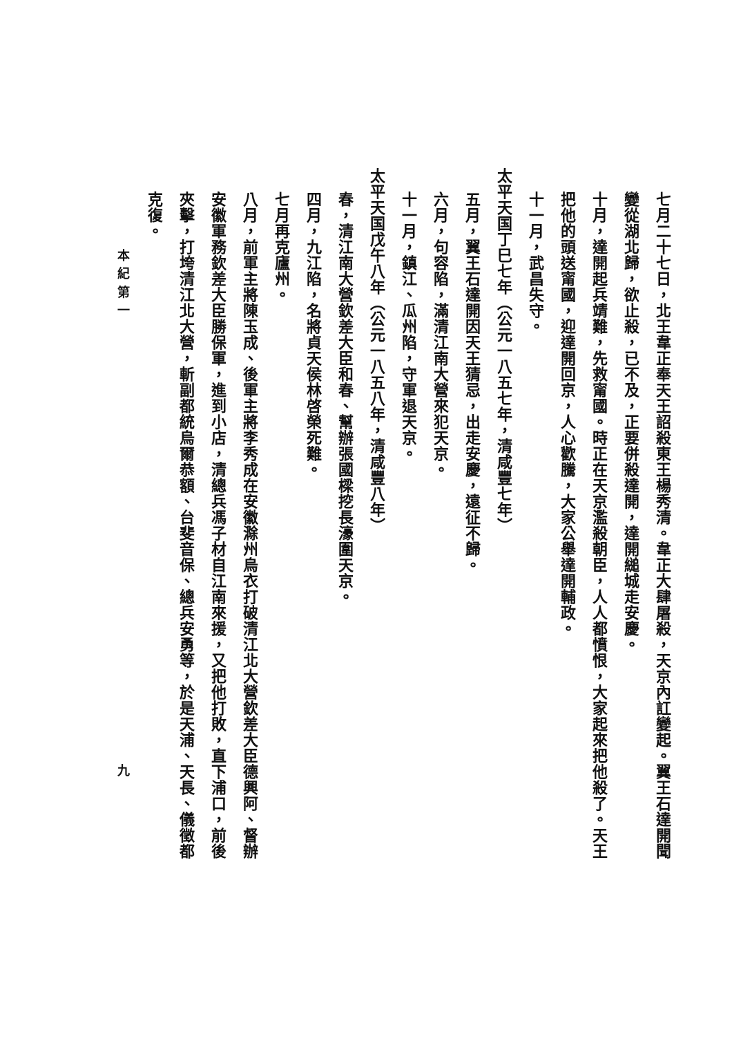七月二十七日，北王韋正奉天王詔殺東王楊秀清。韋正大肆屠殺，天京內訌變起。翼王石達開聞
變從湖北歸，欲止殺，已不及，正要併殺達開，達開縋城走安慶。
十月，達開起兵靖難，先救甯國。時正在天京濫殺朝臣，人人都憤恨，大家起來把他殺了。天王
把他的頭送甯國，迎達開回京，人心歡騰，大家公舉達開輔政。
十一月，武昌失守。
太平天国丁巳七年（公元一八五七年，清咸豐七年）
五月，翼王石達開因天王猜忌，出走安慶，遠征不歸。
六月，句容陷，滿清江南大營來犯天京。
十一月，鎮江、瓜州陷，守軍退天京。
太平天国戊午八年（公元一八五八年，清咸豐八年）
春，清江南大營欽差大臣和春、幫辦張國樑挖長濠圍天京。
四月，九江陷，名將貞天侯林啓榮死難。
七月再克廬州。
八月，前軍主將陳玉成、後軍主將李秀成在安徽滁州烏衣打破清江北大營欽差大臣德興阿、督辦
安徽軍務欽差大臣勝保軍，進到小店，清總兵馮子材自江南來援，又把他打敗，直下浦口，前後
夾擊，打垮清江北大營，斬副都統烏爾恭額、台斐音保、總兵安勇等，於是天浦、天長、儀徵都
克復。
本 紀 第 一 九